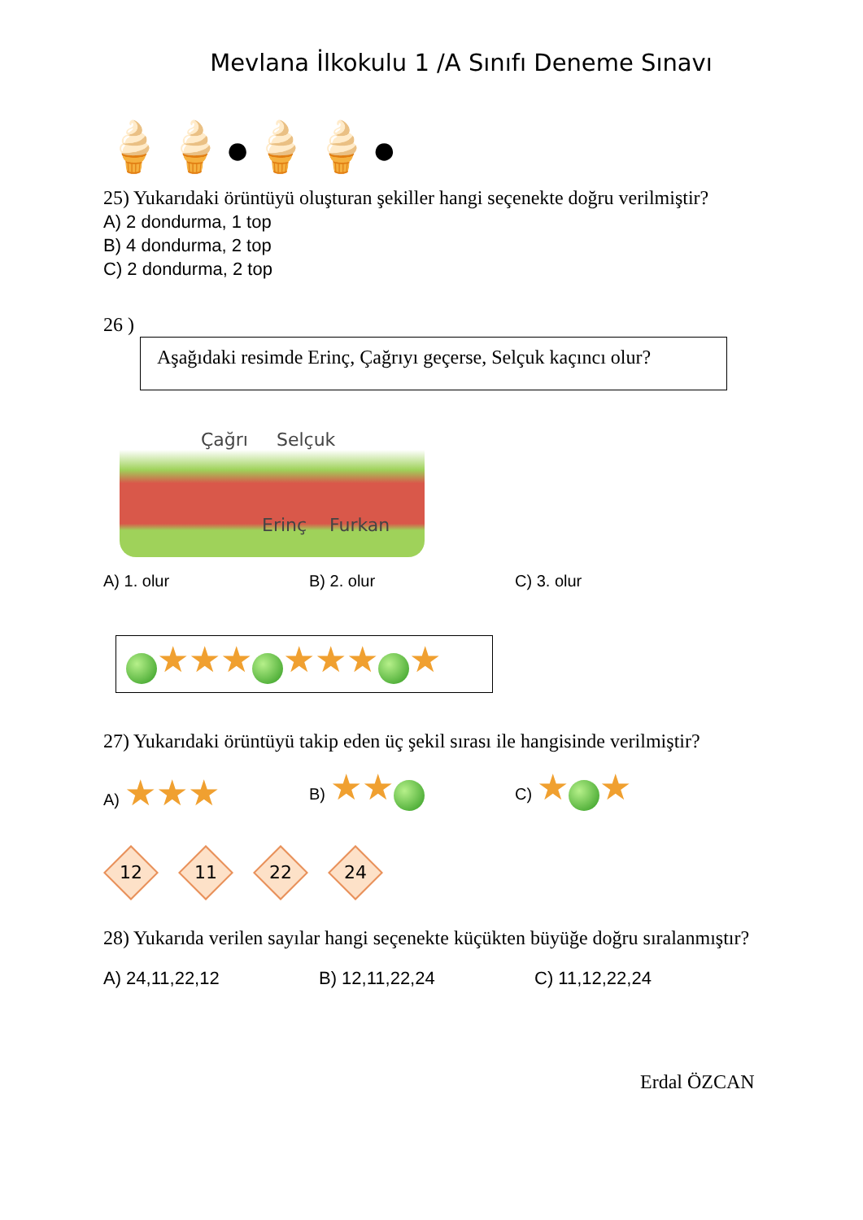Mevlana İlkokulu 1 /A Sınıfı Deneme Sınavı
🍦🍦●🍦🍦●
25) Yukarıdaki örüntüyü oluşturan şekiller hangi seçenekte doğru verilmiştir?
A) 2 dondurma, 1 top
B) 4 dondurma, 2 top
C) 2 dondurma, 2 top
26 )
Aşağıdaki resimde Erinç, Çağrıyı geçerse, Selçuk kaçıncı olur?
Çağrı Selçuk
Erinç Furkan
A) 1. olur B) 2. olur C) 3. olur
★★★ ★★★ ★
27) Yukarıdaki örüntüyü takip eden üç şekil sırası ile hangisinde verilmiştir?
A) ★★★
B) ★★
C) ★ ★
12 11 22 24
28) Yukarıda verilen sayılar hangi seçenekte küçükten büyüğe doğru sıralanmıştır?
A) 24,11,22,12 B) 12,11,22,24 C) 11,12,22,24
Erdal ÖZCAN